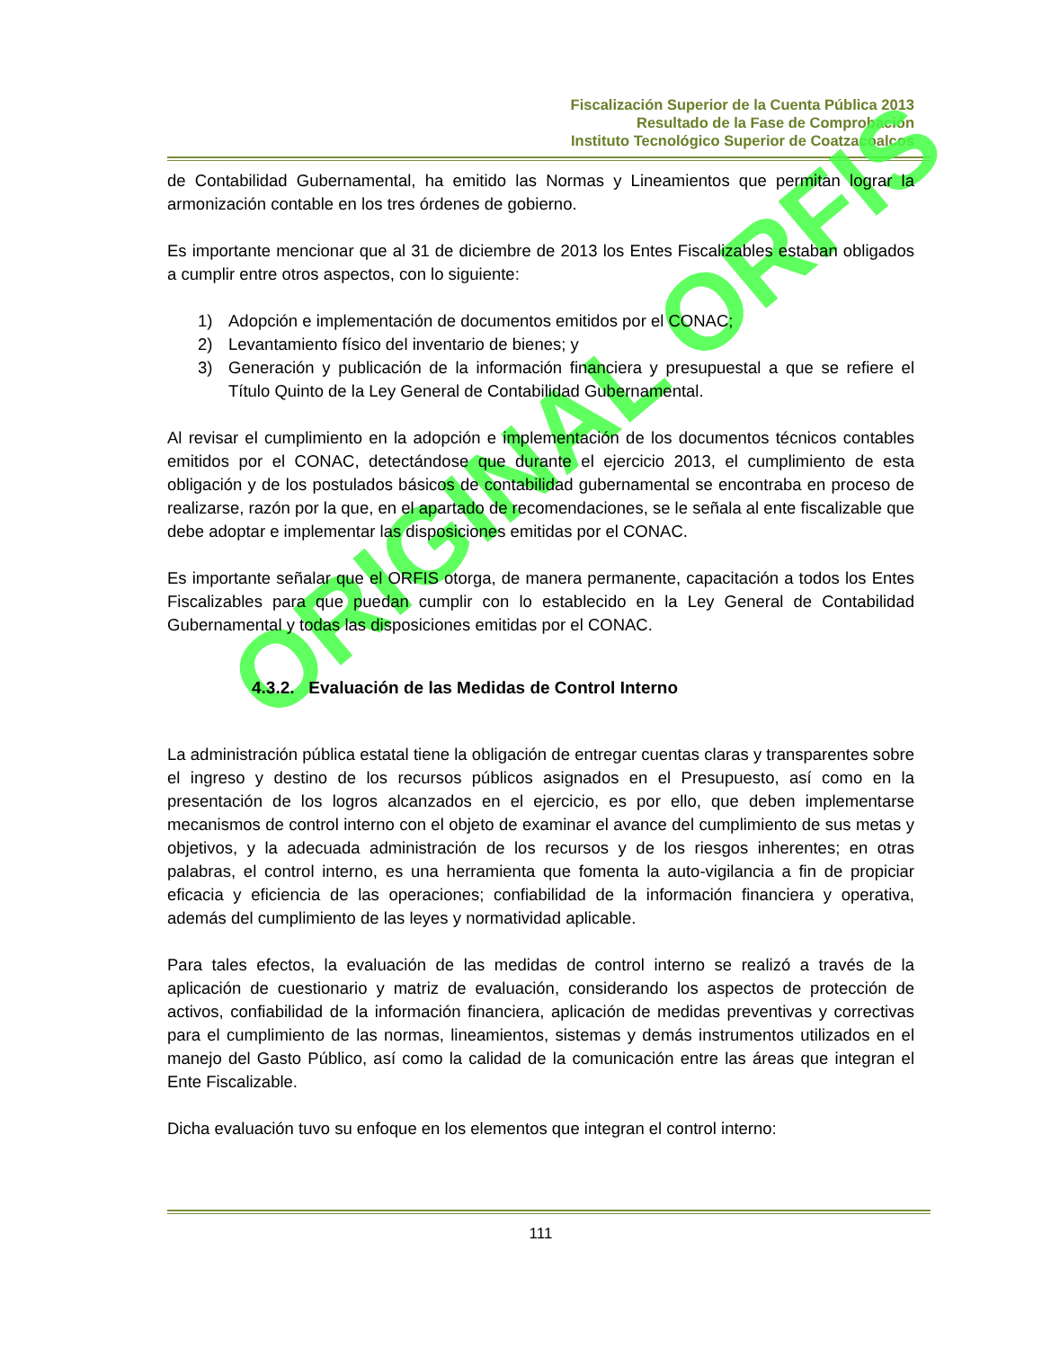Fiscalización Superior de la Cuenta Pública 2013
Resultado de la Fase de Comprobación
Instituto Tecnológico Superior de Coatzacoalcos
ORIGINAL ORFIS
de Contabilidad Gubernamental, ha emitido las Normas y Lineamientos que permitan lograr la armonización contable en los tres órdenes de gobierno.
Es importante mencionar que al 31 de diciembre de 2013 los Entes Fiscalizables estaban obligados a cumplir entre otros aspectos, con lo siguiente:
1) Adopción e implementación de documentos emitidos por el CONAC;
2) Levantamiento físico del inventario de bienes; y
3) Generación y publicación de la información financiera y presupuestal a que se refiere el Título Quinto de la Ley General de Contabilidad Gubernamental.
Al revisar el cumplimiento en la adopción e implementación de los documentos técnicos contables emitidos por el CONAC, detectándose que durante el ejercicio 2013, el cumplimiento de esta obligación y de los postulados básicos de contabilidad gubernamental se encontraba en proceso de realizarse, razón por la que, en el apartado de recomendaciones, se le señala al ente fiscalizable que debe adoptar e implementar las disposiciones emitidas por el CONAC.
Es importante señalar que el ORFIS otorga, de manera permanente, capacitación a todos los Entes Fiscalizables para que puedan cumplir con lo establecido en la Ley General de Contabilidad Gubernamental y todas las disposiciones emitidas por el CONAC.
4.3.2. Evaluación de las Medidas de Control Interno
La administración pública estatal tiene la obligación de entregar cuentas claras y transparentes sobre el ingreso y destino de los recursos públicos asignados en el Presupuesto, así como en la presentación de los logros alcanzados en el ejercicio, es por ello, que deben implementarse mecanismos de control interno con el objeto de examinar el avance del cumplimiento de sus metas y objetivos, y la adecuada administración de los recursos y de los riesgos inherentes; en otras palabras, el control interno, es una herramienta que fomenta la auto-vigilancia a fin de propiciar eficacia y eficiencia de las operaciones; confiabilidad de la información financiera y operativa, además del cumplimiento de las leyes y normatividad aplicable.
Para tales efectos, la evaluación de las medidas de control interno se realizó a través de la aplicación de cuestionario y matriz de evaluación, considerando los aspectos de protección de activos, confiabilidad de la información financiera, aplicación de medidas preventivas y correctivas para el cumplimiento de las normas, lineamientos, sistemas y demás instrumentos utilizados en el manejo del Gasto Público, así como la calidad de la comunicación entre las áreas que integran el Ente Fiscalizable.
Dicha evaluación tuvo su enfoque en los elementos que integran el control interno:
111